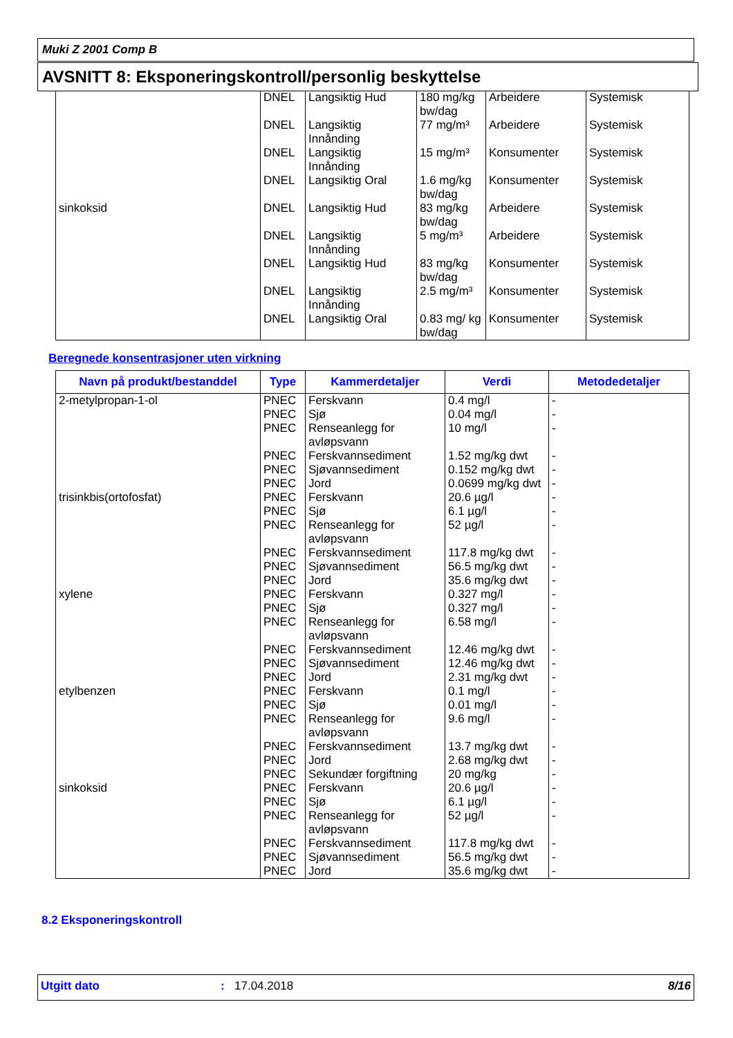Muki Z 2001 Comp B
AVSNITT 8: Eksponeringskontroll/personlig beskyttelse
| | DNEL | Langsiktig Hud | 180 mg/kg bw/dag | Arbeidere | Systemisk |
| | DNEL | Langsiktig Innånding | 77 mg/m³ | Arbeidere | Systemisk |
| | DNEL | Langsiktig Innånding | 15 mg/m³ | Konsumenter | Systemisk |
| | DNEL | Langsiktig Oral | 1.6 mg/kg bw/dag | Konsumenter | Systemisk |
| sinkoksid | DNEL | Langsiktig Hud | 83 mg/kg bw/dag | Arbeidere | Systemisk |
| | DNEL | Langsiktig Innånding | 5 mg/m³ | Arbeidere | Systemisk |
| | DNEL | Langsiktig Hud | 83 mg/kg bw/dag | Konsumenter | Systemisk |
| | DNEL | Langsiktig Innånding | 2.5 mg/m³ | Konsumenter | Systemisk |
| | DNEL | Langsiktig Oral | 0.83 mg/ kg bw/dag | Konsumenter | Systemisk |
Beregnede konsentrasjoner uten virkning
| Navn på produkt/bestanddel | Type | Kammerdetaljer | Verdi | Metodedetaljer |
| --- | --- | --- | --- | --- |
| 2-metylpropan-1-ol | PNEC | Ferskvann | 0.4 mg/l | - |
| | PNEC | Sjø | 0.04 mg/l | - |
| | PNEC | Renseanlegg for avløpsvann | 10 mg/l | - |
| | PNEC | Ferskvannsediment | 1.52 mg/kg dwt | - |
| | PNEC | Sjøvannsediment | 0.152 mg/kg dwt | - |
| | PNEC | Jord | 0.0699 mg/kg dwt | - |
| trisinkbis(ortofosfat) | PNEC | Ferskvann | 20.6 µg/l | - |
| | PNEC | Sjø | 6.1 µg/l | - |
| | PNEC | Renseanlegg for avløpsvann | 52 µg/l | - |
| | PNEC | Ferskvannsediment | 117.8 mg/kg dwt | - |
| | PNEC | Sjøvannsediment | 56.5 mg/kg dwt | - |
| | PNEC | Jord | 35.6 mg/kg dwt | - |
| xylene | PNEC | Ferskvann | 0.327 mg/l | - |
| | PNEC | Sjø | 0.327 mg/l | - |
| | PNEC | Renseanlegg for avløpsvann | 6.58 mg/l | - |
| | PNEC | Ferskvannsediment | 12.46 mg/kg dwt | - |
| | PNEC | Sjøvannsediment | 12.46 mg/kg dwt | - |
| | PNEC | Jord | 2.31 mg/kg dwt | - |
| etylbenzen | PNEC | Ferskvann | 0.1 mg/l | - |
| | PNEC | Sjø | 0.01 mg/l | - |
| | PNEC | Renseanlegg for avløpsvann | 9.6 mg/l | - |
| | PNEC | Ferskvannsediment | 13.7 mg/kg dwt | - |
| | PNEC | Jord | 2.68 mg/kg dwt | - |
| | PNEC | Sekundær forgiftning | 20 mg/kg | - |
| sinkoksid | PNEC | Ferskvann | 20.6 µg/l | - |
| | PNEC | Sjø | 6.1 µg/l | - |
| | PNEC | Renseanlegg for avløpsvann | 52 µg/l | - |
| | PNEC | Ferskvannsediment | 117.8 mg/kg dwt | - |
| | PNEC | Sjøvannsediment | 56.5 mg/kg dwt | - |
| | PNEC | Jord | 35.6 mg/kg dwt | - |
8.2 Eksponeringskontroll
Utgitt dato: 17.04.2018 8/16